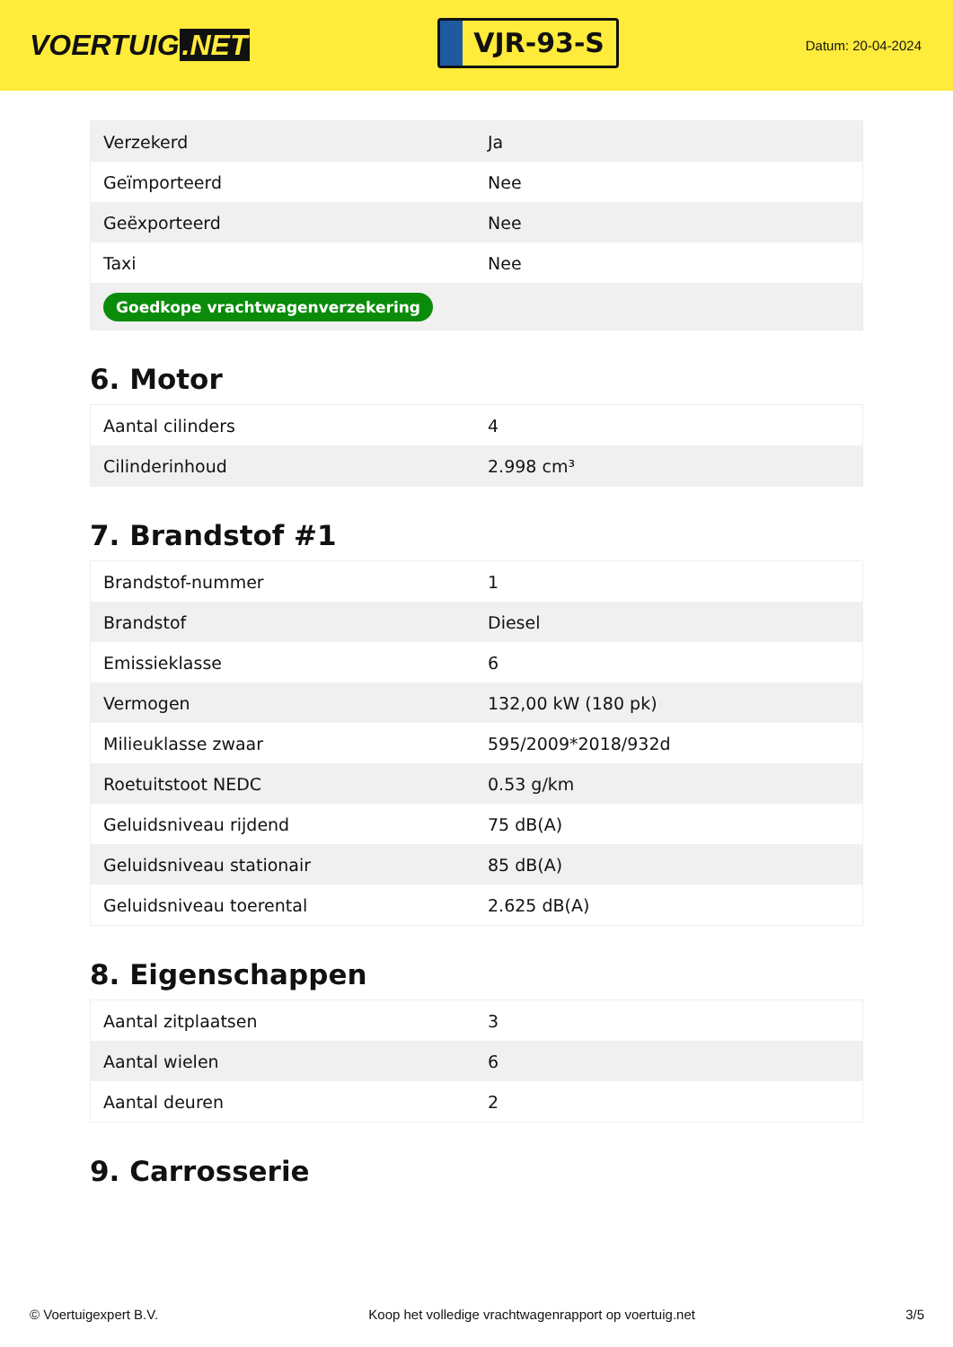VOERTUIG.NET
VJR-93-S
Datum: 20-04-2024
| Verzekerd | Ja |
| Geïmporteerd | Nee |
| Geëxporteerd | Nee |
| Taxi | Nee |
| Goedkope vrachtwagenverzekering | |
6. Motor
| Aantal cilinders | 4 |
| Cilinderinhoud | 2.998 cm³ |
7. Brandstof #1
| Brandstof-nummer | 1 |
| Brandstof | Diesel |
| Emissieklasse | 6 |
| Vermogen | 132,00 kW (180 pk) |
| Milieuklasse zwaar | 595/2009*2018/932d |
| Roetuitstoot NEDC | 0.53 g/km |
| Geluidsniveau rijdend | 75 dB(A) |
| Geluidsniveau stationair | 85 dB(A) |
| Geluidsniveau toerental | 2.625 dB(A) |
8. Eigenschappen
| Aantal zitplaatsen | 3 |
| Aantal wielen | 6 |
| Aantal deuren | 2 |
9. Carrosserie
© Voertuigexpert B.V. Koop het volledige vrachtwagenrapport op voertuig.net 3/5